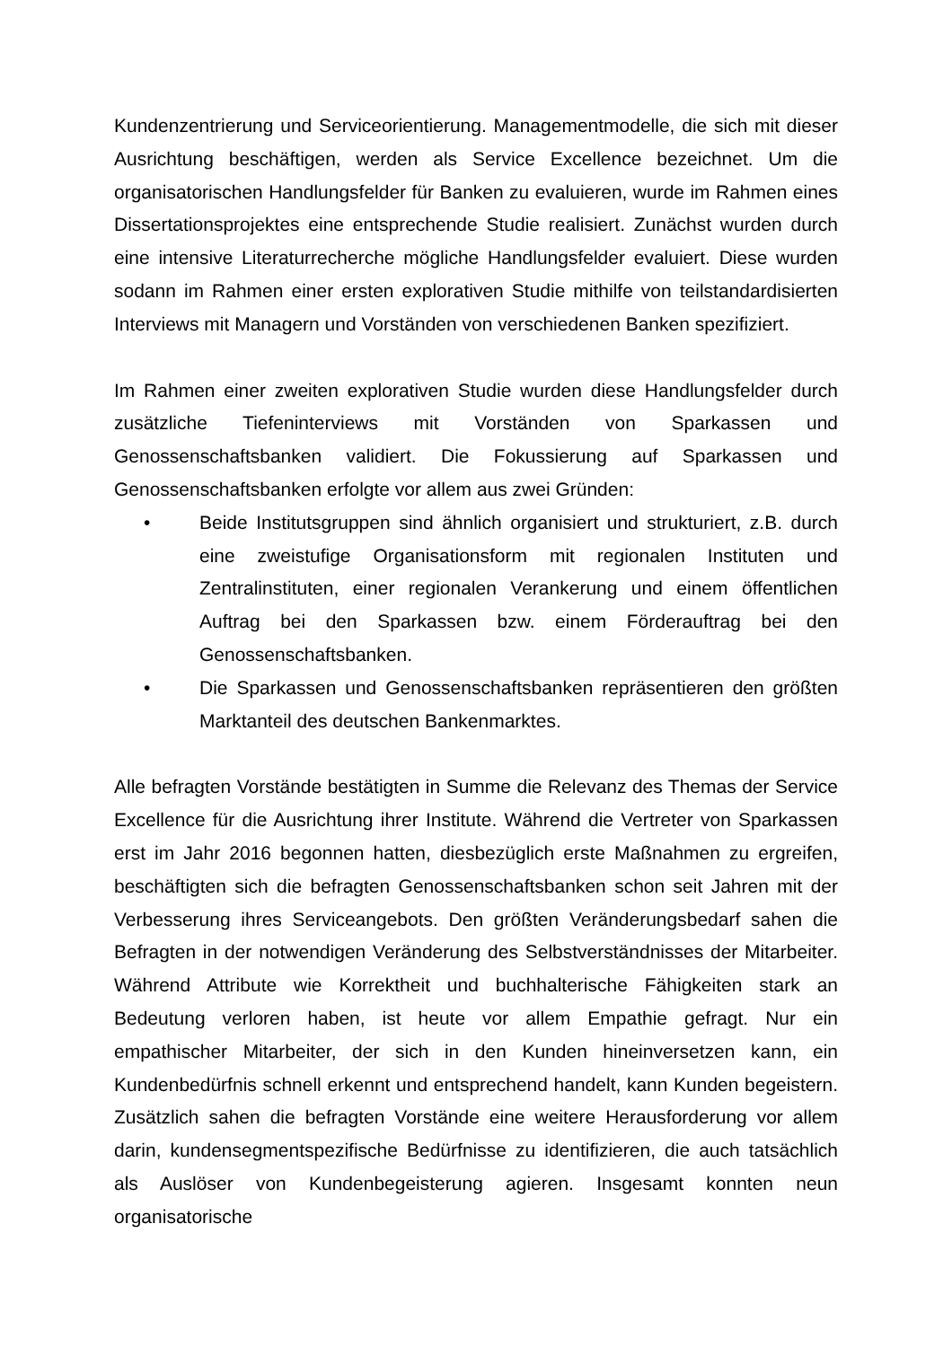Kundenzentrierung und Serviceorientierung. Managementmodelle, die sich mit dieser Ausrichtung beschäftigen, werden als Service Excellence bezeichnet. Um die organisatorischen Handlungsfelder für Banken zu evaluieren, wurde im Rahmen eines Dissertationsprojektes eine entsprechende Studie realisiert. Zunächst wurden durch eine intensive Literaturrecherche mögliche Handlungsfelder evaluiert. Diese wurden sodann im Rahmen einer ersten explorativen Studie mithilfe von teilstandardisierten Interviews mit Managern und Vorständen von verschiedenen Banken spezifiziert.
Im Rahmen einer zweiten explorativen Studie wurden diese Handlungsfelder durch zusätzliche Tiefeninterviews mit Vorständen von Sparkassen und Genossenschaftsbanken validiert. Die Fokussierung auf Sparkassen und Genossenschaftsbanken erfolgte vor allem aus zwei Gründen:
• Beide Institutsgruppen sind ähnlich organisiert und strukturiert, z.B. durch eine zweistufige Organisationsform mit regionalen Instituten und Zentralinstituten, einer regionalen Verankerung und einem öffentlichen Auftrag bei den Sparkassen bzw. einem Förderauftrag bei den Genossenschaftsbanken.
• Die Sparkassen und Genossenschaftsbanken repräsentieren den größten Marktanteil des deutschen Bankenmarktes.
Alle befragten Vorstände bestätigten in Summe die Relevanz des Themas der Service Excellence für die Ausrichtung ihrer Institute. Während die Vertreter von Sparkassen erst im Jahr 2016 begonnen hatten, diesbezüglich erste Maßnahmen zu ergreifen, beschäftigten sich die befragten Genossenschaftsbanken schon seit Jahren mit der Verbesserung ihres Serviceangebots. Den größten Veränderungsbedarf sahen die Befragten in der notwendigen Veränderung des Selbstverständnisses der Mitarbeiter. Während Attribute wie Korrektheit und buchhalterische Fähigkeiten stark an Bedeutung verloren haben, ist heute vor allem Empathie gefragt. Nur ein empathischer Mitarbeiter, der sich in den Kunden hineinversetzen kann, ein Kundenbedürfnis schnell erkennt und entsprechend handelt, kann Kunden begeistern. Zusätzlich sahen die befragten Vorstände eine weitere Herausforderung vor allem darin, kundensegmentspezifische Bedürfnisse zu identifizieren, die auch tatsächlich als Auslöser von Kundenbegeisterung agieren. Insgesamt konnten neun organisatorische